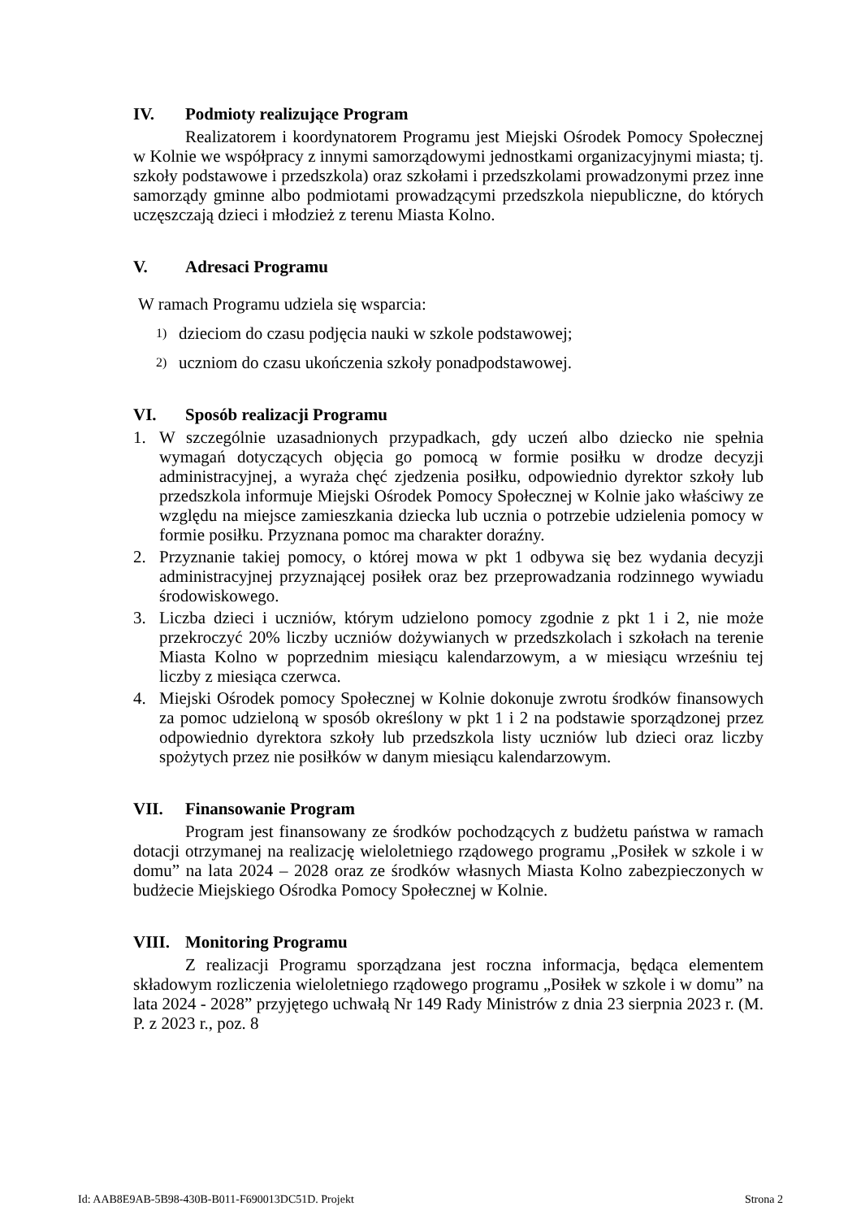IV. Podmioty realizujące Program
Realizatorem i koordynatorem Programu jest Miejski Ośrodek Pomocy Społecznej w Kolnie we współpracy z innymi samorządowymi jednostkami organizacyjnymi miasta; tj. szkoły podstawowe i przedszkola) oraz szkołami i przedszkolami prowadzonymi przez inne samorządy gminne albo podmiotami prowadzącymi przedszkola niepubliczne, do których uczęszczają dzieci i młodzież z terenu Miasta Kolno.
V. Adresaci Programu
W ramach Programu udziela się wsparcia:
1) dzieciom do czasu podjęcia nauki w szkole podstawowej;
2) uczniom do czasu ukończenia szkoły ponadpodstawowej.
VI. Sposób realizacji Programu
1. W szczególnie uzasadnionych przypadkach, gdy uczeń albo dziecko nie spełnia wymagań dotyczących objęcia go pomocą w formie posiłku w drodze decyzji administracyjnej, a wyraża chęć zjedzenia posiłku, odpowiednio dyrektor szkoły lub przedszkola informuje Miejski Ośrodek Pomocy Społecznej w Kolnie jako właściwy ze względu na miejsce zamieszkania dziecka lub ucznia o potrzebie udzielenia pomocy w formie posiłku. Przyznana pomoc ma charakter doraźny.
2. Przyznanie takiej pomocy, o której mowa w pkt 1 odbywa się bez wydania decyzji administracyjnej przyznającej posiłek oraz bez przeprowadzania rodzinnego wywiadu środowiskowego.
3. Liczba dzieci i uczniów, którym udzielono pomocy zgodnie z pkt 1 i 2, nie może przekroczyć 20% liczby uczniów dożywianych w przedszkolach i szkołach na terenie Miasta Kolno w poprzednim miesiącu kalendarzowym, a w miesiącu wrześniu tej liczby z miesiąca czerwca.
4. Miejski Ośrodek pomocy Społecznej w Kolnie dokonuje zwrotu środków finansowych za pomoc udzieloną w sposób określony w pkt 1 i 2 na podstawie sporządzonej przez odpowiednio dyrektora szkoły lub przedszkola listy uczniów lub dzieci oraz liczby spożytych przez nie posiłków w danym miesiącu kalendarzowym.
VII. Finansowanie Program
Program jest finansowany ze środków pochodzących z budżetu państwa w ramach dotacji otrzymanej na realizację wieloletniego rządowego programu „Posiłek w szkole i w domu” na lata 2024 – 2028 oraz ze środków własnych Miasta Kolno zabezpieczonych w budżecie Miejskiego Ośrodka Pomocy Społecznej w Kolnie.
VIII. Monitoring Programu
Z realizacji Programu sporządzana jest roczna informacja, będąca elementem składowym rozliczenia wieloletniego rządowego programu „Posiłek w szkole i w domu” na lata 2024 - 2028” przyjętego uchwałą Nr 149 Rady Ministrów z dnia 23 sierpnia 2023 r. (M. P. z 2023 r., poz. 8
Id: AAB8E9AB-5B98-430B-B011-F690013DC51D. Projekt Strona 2